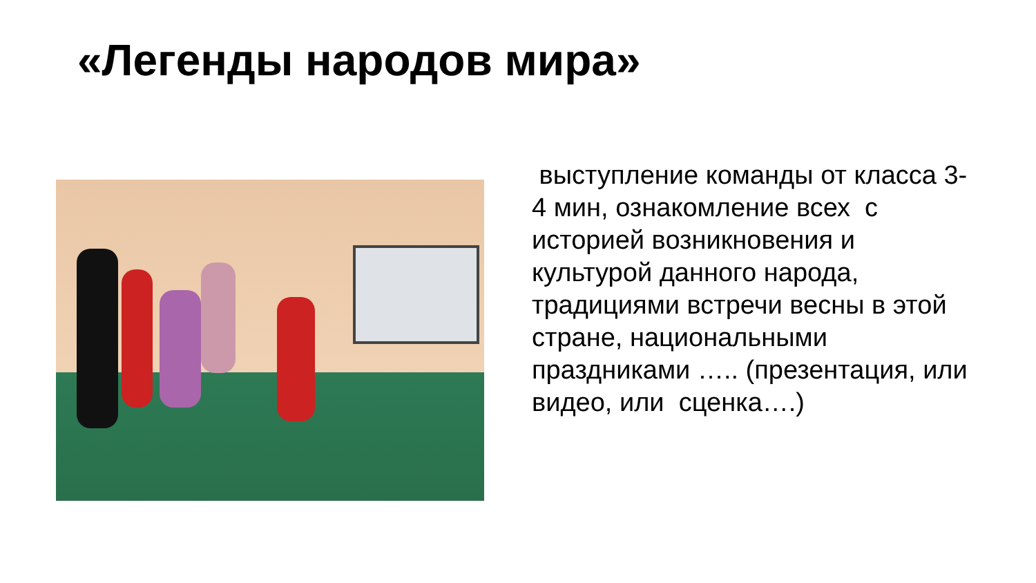«Легенды народов мира»
выступление команды от класса 3-4 мин, ознакомление всех с историей возникновения и культурой данного народа, традициями встречи весны в этой стране, национальными праздниками ….. (презентация, или видео, или сценка….)